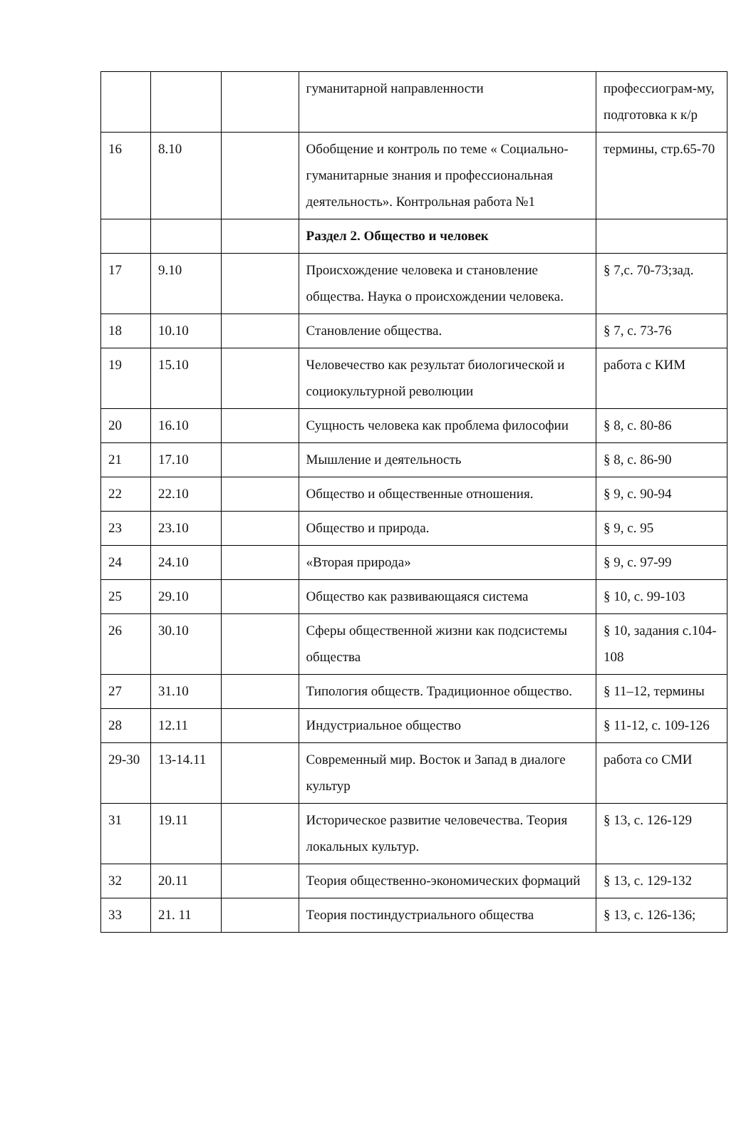| | | | гуманитарной направленности | профессиограм-му, подготовка к к/р |
| 16 | 8.10 | | Обобщение и контроль по теме « Социально-гуманитарные знания и профессиональная деятельность». Контрольная работа №1 | термины, стр.65-70 |
| | | | Раздел 2. Общество и человек | |
| 17 | 9.10 | | Происхождение человека и становление общества. Наука о происхождении человека. | § 7,с. 70-73;зад. |
| 18 | 10.10 | | Становление общества. | § 7, с. 73-76 |
| 19 | 15.10 | | Человечество как результат биологической и социокультурной революции | работа с КИМ |
| 20 | 16.10 | | Сущность человека как проблема философии | § 8, с. 80-86 |
| 21 | 17.10 | | Мышление и деятельность | § 8, с. 86-90 |
| 22 | 22.10 | | Общество и общественные отношения. | § 9, с. 90-94 |
| 23 | 23.10 | | Общество и природа. | § 9, с. 95 |
| 24 | 24.10 | | «Вторая природа» | § 9, с. 97-99 |
| 25 | 29.10 | | Общество как развивающаяся система | § 10, с. 99-103 |
| 26 | 30.10 | | Сферы общественной жизни как подсистемы общества | § 10, задания с.104-108 |
| 27 | 31.10 | | Типология обществ. Традиционное общество. | § 11–12, термины |
| 28 | 12.11 | | Индустриальное общество | § 11-12, с. 109-126 |
| 29-30 | 13-14.11 | | Современный мир. Восток и Запад в диалоге культур | работа со СМИ |
| 31 | 19.11 | | Историческое развитие человечества. Теория локальных культур. | § 13, с. 126-129 |
| 32 | 20.11 | | Теория общественно-экономических формаций | § 13, с. 129-132 |
| 33 | 21. 11 | | Теория постиндустриального общества | § 13, с. 126-136; |